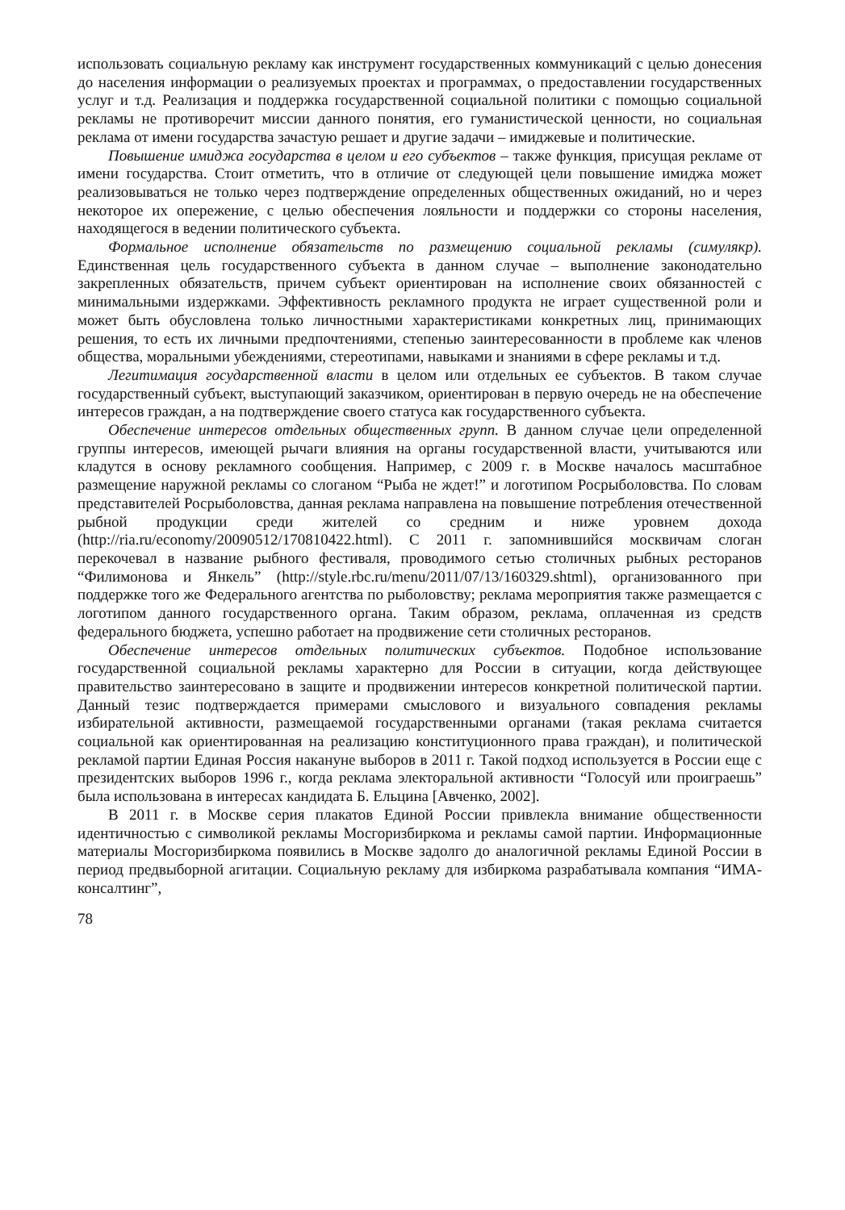использовать социальную рекламу как инструмент государственных коммуникаций с целью донесения до населения информации о реализуемых проектах и программах, о предоставлении государственных услуг и т.д. Реализация и поддержка государственной социальной политики с помощью социальной рекламы не противоречит миссии данного понятия, его гуманистической ценности, но социальная реклама от имени государства зачастую решает и другие задачи – имиджевые и политические.
Повышение имиджа государства в целом и его субъектов – также функция, присущая рекламе от имени государства. Стоит отметить, что в отличие от следующей цели повышение имиджа может реализовываться не только через подтверждение определенных общественных ожиданий, но и через некоторое их опережение, с целью обеспечения лояльности и поддержки со стороны населения, находящегося в ведении политического субъекта.
Формальное исполнение обязательств по размещению социальной рекламы (симулякр). Единственная цель государственного субъекта в данном случае – выполнение законодательно закрепленных обязательств, причем субъект ориентирован на исполнение своих обязанностей с минимальными издержками. Эффективность рекламного продукта не играет существенной роли и может быть обусловлена только личностными характеристиками конкретных лиц, принимающих решения, то есть их личными предпочтениями, степенью заинтересованности в проблеме как членов общества, моральными убеждениями, стереотипами, навыками и знаниями в сфере рекламы и т.д.
Легитимация государственной власти в целом или отдельных ее субъектов. В таком случае государственный субъект, выступающий заказчиком, ориентирован в первую очередь не на обеспечение интересов граждан, а на подтверждение своего статуса как государственного субъекта.
Обеспечение интересов отдельных общественных групп. В данном случае цели определенной группы интересов, имеющей рычаги влияния на органы государственной власти, учитываются или кладутся в основу рекламного сообщения. Например, с 2009 г. в Москве началось масштабное размещение наружной рекламы со слоганом “Рыба не ждет!” и логотипом Росрыболовства. По словам представителей Росрыболовства, данная реклама направлена на повышение потребления отечественной рыбной продукции среди жителей со средним и ниже уровнем дохода (http://ria.ru/economy/20090512/170810422.html). С 2011 г. запомнившийся москвичам слоган перекочевал в название рыбного фестиваля, проводимого сетью столичных рыбных ресторанов “Филимонова и Янкель” (http://style.rbc.ru/menu/2011/07/13/160329.shtml), организованного при поддержке того же Федерального агентства по рыболовству; реклама мероприятия также размещается с логотипом данного государственного органа. Таким образом, реклама, оплаченная из средств федерального бюджета, успешно работает на продвижение сети столичных ресторанов.
Обеспечение интересов отдельных политических субъектов. Подобное использование государственной социальной рекламы характерно для России в ситуации, когда действующее правительство заинтересовано в защите и продвижении интересов конкретной политической партии. Данный тезис подтверждается примерами смыслового и визуального совпадения рекламы избирательной активности, размещаемой государственными органами (такая реклама считается социальной как ориентированная на реализацию конституционного права граждан), и политической рекламой партии Единая Россия накануне выборов в 2011 г. Такой подход используется в России еще с президентских выборов 1996 г., когда реклама электоральной активности “Голосуй или проиграешь” была использована в интересах кандидата Б. Ельцина [Авченко, 2002].
В 2011 г. в Москве серия плакатов Единой России привлекла внимание общественности идентичностью с символикой рекламы Мосгоризбиркома и рекламы самой партии. Информационные материалы Мосгоризбиркома появились в Москве задолго до аналогичной рекламы Единой России в период предвыборной агитации. Социальную рекламу для избиркома разрабатывала компания “ИМА-консалтинг”,
78